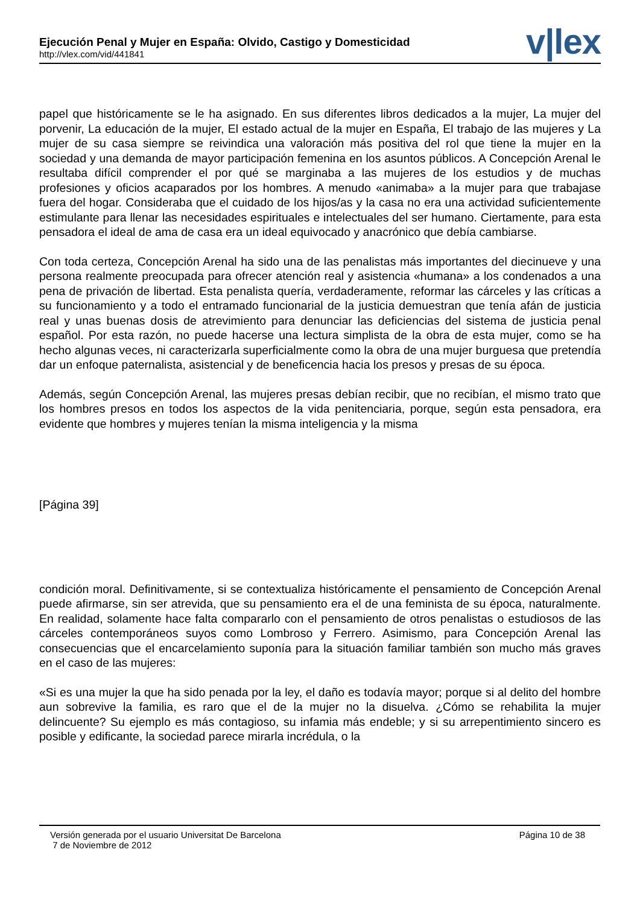Ejecución Penal y Mujer en España: Olvido, Castigo y Domesticidad
http://vlex.com/vid/441841
v|lex
papel que históricamente se le ha asignado. En sus diferentes libros dedicados a la mujer, La mujer del porvenir, La educación de la mujer, El estado actual de la mujer en España, El trabajo de las mujeres y La mujer de su casa siempre se reivindica una valoración más positiva del rol que tiene la mujer en la sociedad y una demanda de mayor participación femenina en los asuntos públicos. A Concepción Arenal le resultaba difícil comprender el por qué se marginaba a las mujeres de los estudios y de muchas profesiones y oficios acaparados por los hombres. A menudo «animaba» a la mujer para que trabajase fuera del hogar. Consideraba que el cuidado de los hijos/as y la casa no era una actividad suficientemente estimulante para llenar las necesidades espirituales e intelectuales del ser humano. Ciertamente, para esta pensadora el ideal de ama de casa era un ideal equivocado y anacrónico que debía cambiarse.
Con toda certeza, Concepción Arenal ha sido una de las penalistas más importantes del diecinueve y una persona realmente preocupada para ofrecer atención real y asistencia «humana» a los condenados a una pena de privación de libertad. Esta penalista quería, verdaderamente, reformar las cárceles y las críticas a su funcionamiento y a todo el entramado funcionarial de la justicia demuestran que tenía afán de justicia real y unas buenas dosis de atrevimiento para denunciar las deficiencias del sistema de justicia penal español. Por esta razón, no puede hacerse una lectura simplista de la obra de esta mujer, como se ha hecho algunas veces, ni caracterizarla superficialmente como la obra de una mujer burguesa que pretendía dar un enfoque paternalista, asistencial y de beneficencia hacia los presos y presas de su época.
Además, según Concepción Arenal, las mujeres presas debían recibir, que no recibían, el mismo trato que los hombres presos en todos los aspectos de la vida penitenciaria, porque, según esta pensadora, era evidente que hombres y mujeres tenían la misma inteligencia y la misma
[Página 39]
condición moral. Definitivamente, si se contextualiza históricamente el pensamiento de Concepción Arenal puede afirmarse, sin ser atrevida, que su pensamiento era el de una feminista de su época, naturalmente. En realidad, solamente hace falta compararlo con el pensamiento de otros penalistas o estudiosos de las cárceles contemporáneos suyos como Lombroso y Ferrero. Asimismo, para Concepción Arenal las consecuencias que el encarcelamiento suponía para la situación familiar también son mucho más graves en el caso de las mujeres:
«Si es una mujer la que ha sido penada por la ley, el daño es todavía mayor; porque si al delito del hombre aun sobrevive la familia, es raro que el de la mujer no la disuelva. ¿Cómo se rehabilita la mujer delincuente? Su ejemplo es más contagioso, su infamia más endeble; y si su arrepentimiento sincero es posible y edificante, la sociedad parece mirarla incrédula, o la
Versión generada por el usuario Universitat De Barcelona Página 10 de 38
7 de Noviembre de 2012